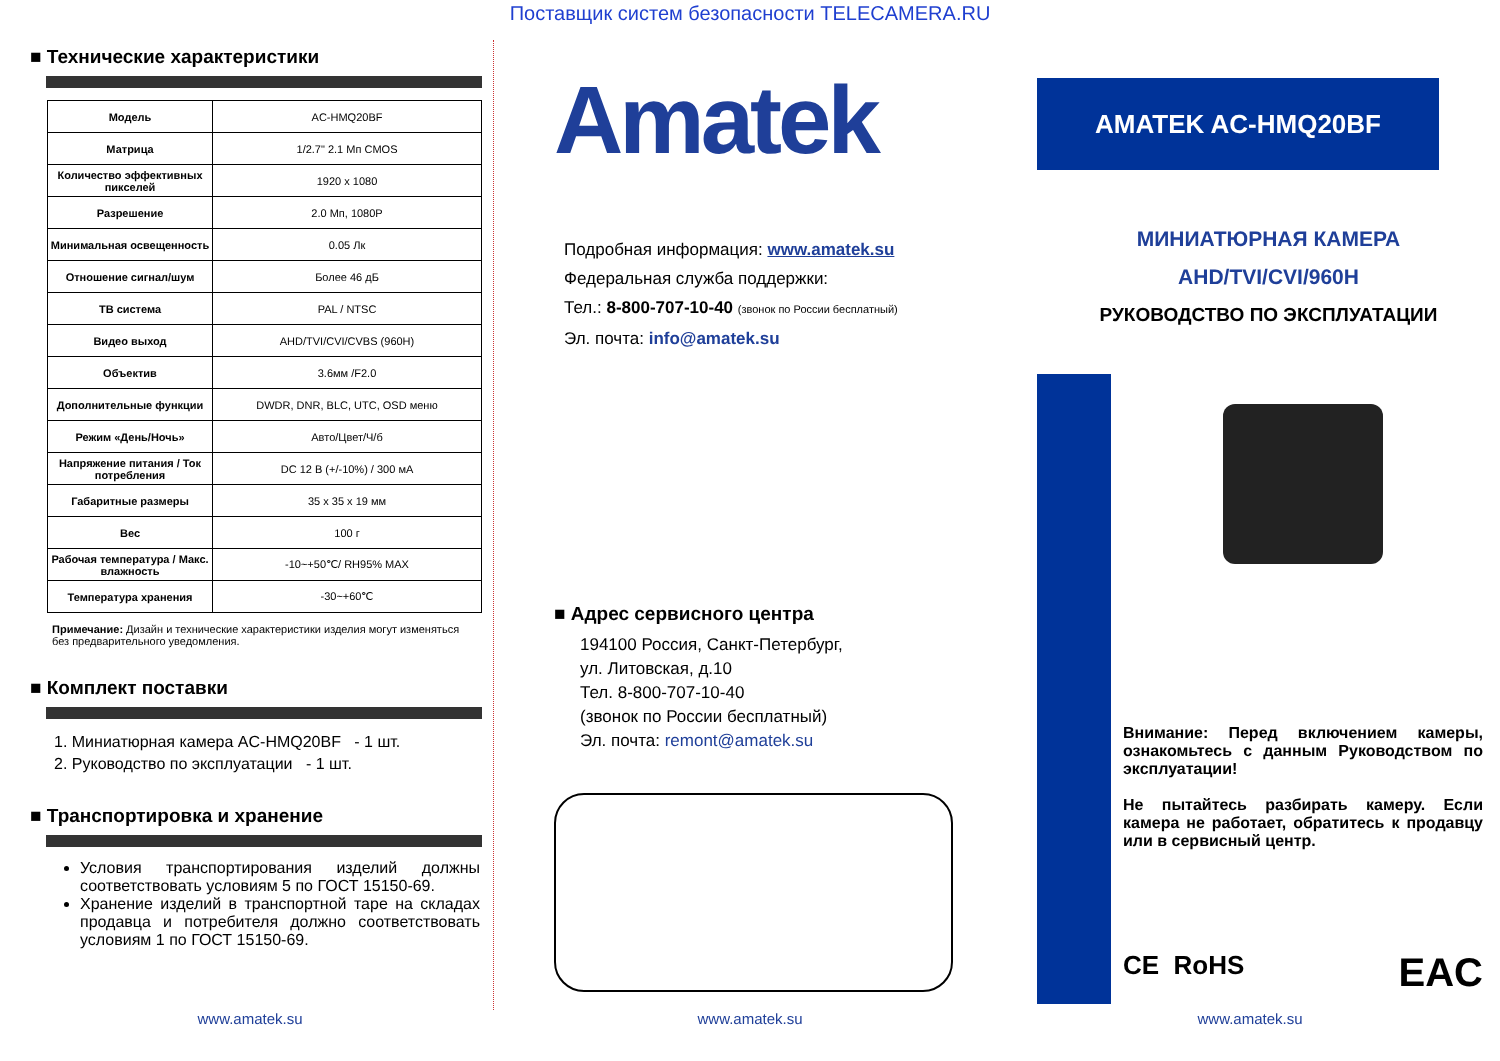Поставщик систем безопасности TELECAMERA.RU
■ Технические характеристики
| Модель | AC-HMQ20BF |
| Матрица | 1/2.7" 2.1 Мп CMOS |
| Количество эффективных пикселей | 1920 x 1080 |
| Разрешение | 2.0 Мп, 1080P |
| Минимальная освещенность | 0.05 Лк |
| Отношение сигнал/шум | Более 46 дБ |
| ТВ система | PAL / NTSC |
| Видео выход | AHD/TVI/CVI/CVBS (960H) |
| Объектив | 3.6мм /F2.0 |
| Дополнительные функции | DWDR, DNR, BLC, UTC, OSD меню |
| Режим «День/Ночь» | Авто/Цвет/Ч/б |
| Напряжение питания / Ток потребления | DC 12 В (+/-10%) / 300 мА |
| Габаритные размеры | 35 x 35 x 19 мм |
| Вес | 100 г |
| Рабочая температура / Макс. влажность | -10~+50℃/ RH95% MAX |
| Температура хранения | -30~+60℃ |
Примечание: Дизайн и технические характеристики изделия могут изменяться без предварительного уведомления.
■ Комплект поставки
1. Миниатюрная камера AC-HMQ20BF - 1 шт.
2. Руководство по эксплуатации - 1 шт.
■ Транспортировка и хранение
Условия транспортирования изделий должны соответствовать условиям 5 по ГОСТ 15150-69.
Хранение изделий в транспортной таре на складах продавца и потребителя должно соответствовать условиям 1 по ГОСТ 15150-69.
Amatek
Подробная информация: www.amatek.su
Федеральная служба поддержки:
Тел.: 8-800-707-10-40 (звонок по России бесплатный)
Эл. почта: info@amatek.su
■ Адрес сервисного центра
194100 Россия, Санкт-Петербург,
ул. Литовская, д.10
Тел. 8-800-707-10-40
(звонок по России бесплатный)
Эл. почта: remont@amatek.su
AMATEK AC-HMQ20BF
МИНИАТЮРНАЯ КАМЕРА
AHD/TVI/CVI/960H
РУКОВОДСТВО ПО ЭКСПЛУАТАЦИИ
Внимание: Перед включением камеры, ознакомьтесь с данным Руководством по эксплуатации!
Не пытайтесь разбирать камеру. Если камера не работает, обратитесь к продавцу или в сервисный центр.
CE RoHS EAC
www.amatek.su www.amatek.su www.amatek.su